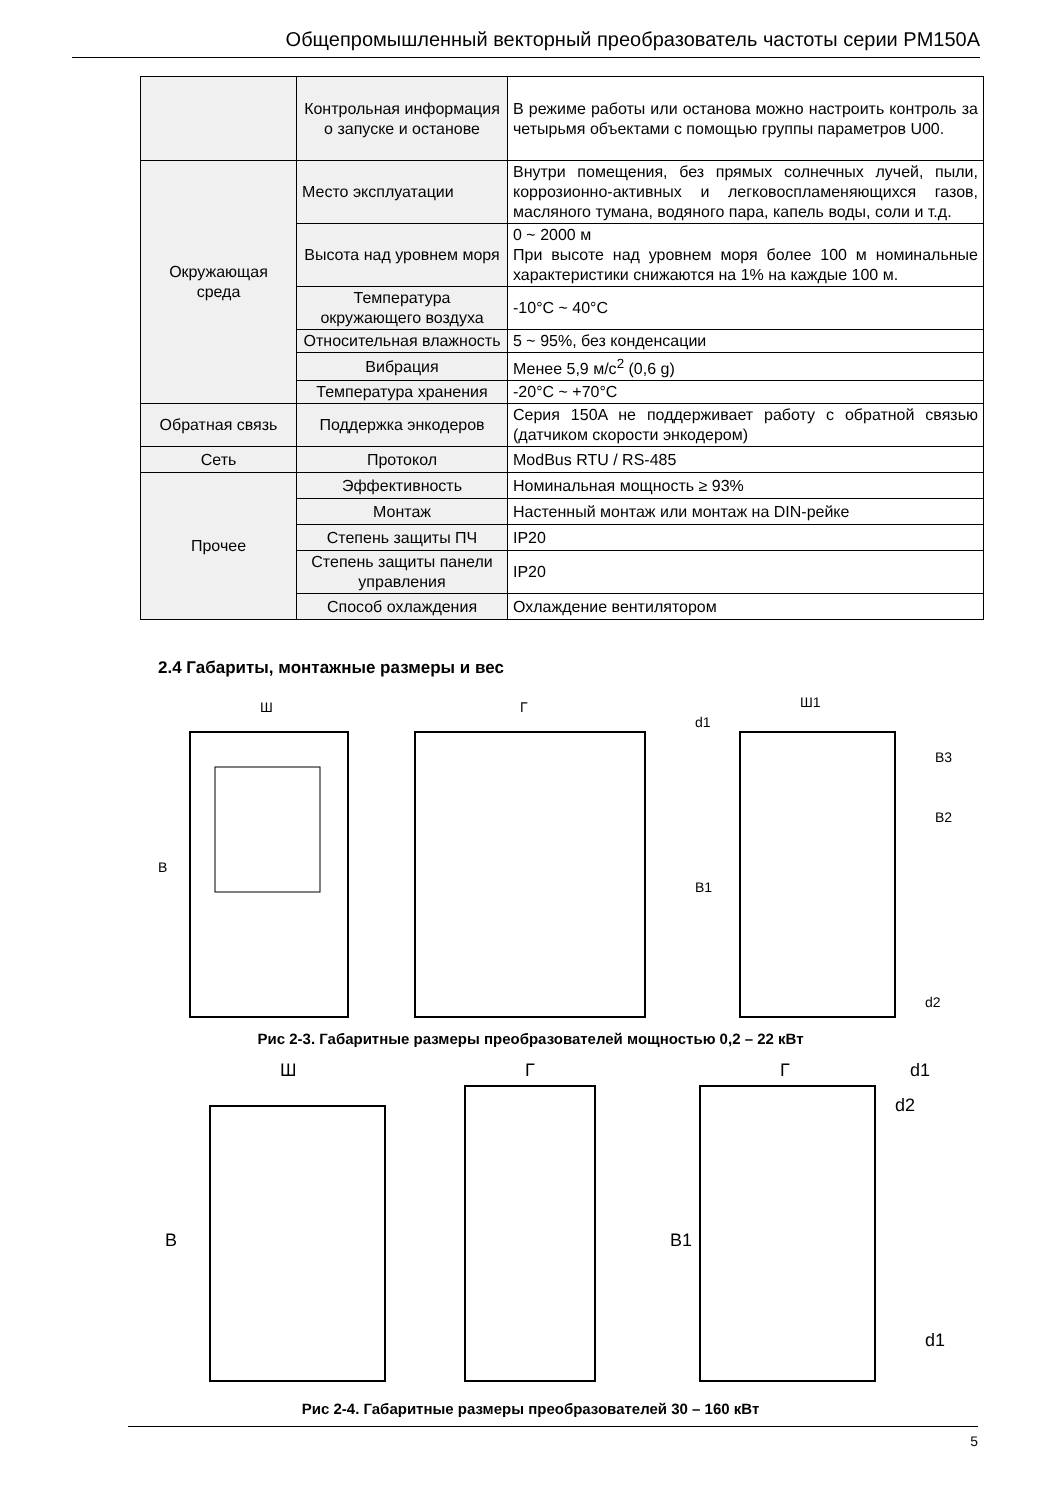Общепромышленный векторный преобразователь частоты серии PM150A
| | Контрольная информация о запуске и останове | В режиме работы или останова можно настроить контроль за четырьмя объектами с помощью группы параметров U00. |
| Окружающая среда | Место эксплуатации | Внутри помещения, без прямых солнечных лучей, пыли, коррозионно-активных и легковоспламеняющихся газов, масляного тумана, водяного пара, капель воды, соли и т.д. |
| | Высота над уровнем моря | 0 ~ 2000 м При высоте над уровнем моря более 100 м номинальные характеристики снижаются на 1% на каждые 100 м. |
| | Температура окружающего воздуха | -10°C ~ 40°C |
| | Относительная влажность | 5 ~ 95%, без конденсации |
| | Вибрация | Менее 5,9 м/с<sup>2</sup> (0,6 g) |
| | Температура хранения | -20°C ~ +70°C |
| Обратная связь | Поддержка энкодеров | Серия 150A не поддерживает работу с обратной связью (датчиком скорости энкодером) |
| Сеть | Протокол | ModBus RTU / RS-485 |
| Прочее | Эффективность | Номинальная мощность ≥ 93% |
| | Монтаж | Настенный монтаж или монтаж на DIN-рейке |
| | Степень защиты ПЧ | IP20 |
| | Степень защиты панели управления | IP20 |
| | Способ охлаждения | Охлаждение вентилятором |
2.4 Габариты, монтажные размеры и вес
Ш
В
Г
Ш1
d1
d2
B1
B3
B2
Рис 2-3. Габаритные размеры преобразователей мощностью 0,2 – 22 кВт
Ш
В
Г
Г
d1
d2
d1
B1
Рис 2-4. Габаритные размеры преобразователей 30 – 160 кВт
5